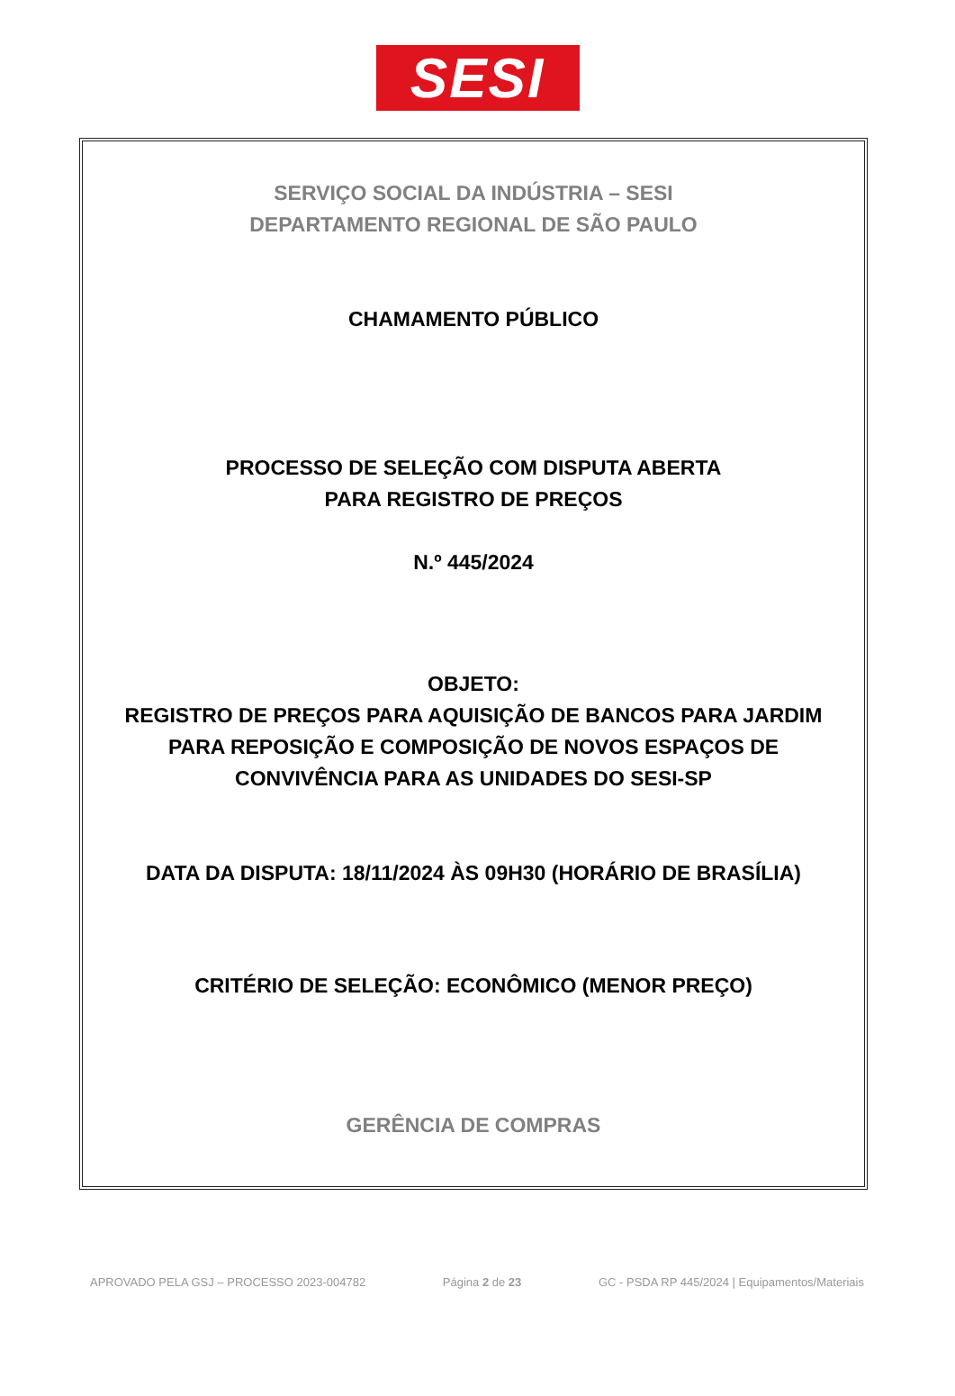SESI
SERVIÇO SOCIAL DA INDÚSTRIA – SESI
DEPARTAMENTO REGIONAL DE SÃO PAULO
CHAMAMENTO PÚBLICO
PROCESSO DE SELEÇÃO COM DISPUTA ABERTA
PARA REGISTRO DE PREÇOS
N.º 445/2024
OBJETO:
REGISTRO DE PREÇOS PARA AQUISIÇÃO DE BANCOS PARA JARDIM
PARA REPOSIÇÃO E COMPOSIÇÃO DE NOVOS ESPAÇOS DE
CONVIVÊNCIA PARA AS UNIDADES DO SESI-SP
DATA DA DISPUTA: 18/11/2024 ÀS 09H30 (HORÁRIO DE BRASÍLIA)
CRITÉRIO DE SELEÇÃO: ECONÔMICO (MENOR PREÇO)
GERÊNCIA DE COMPRAS
APROVADO PELA GSJ – PROCESSO 2023-004782 Página 2 de 23 GC - PSDA RP 445/2024 | Equipamentos/Materiais